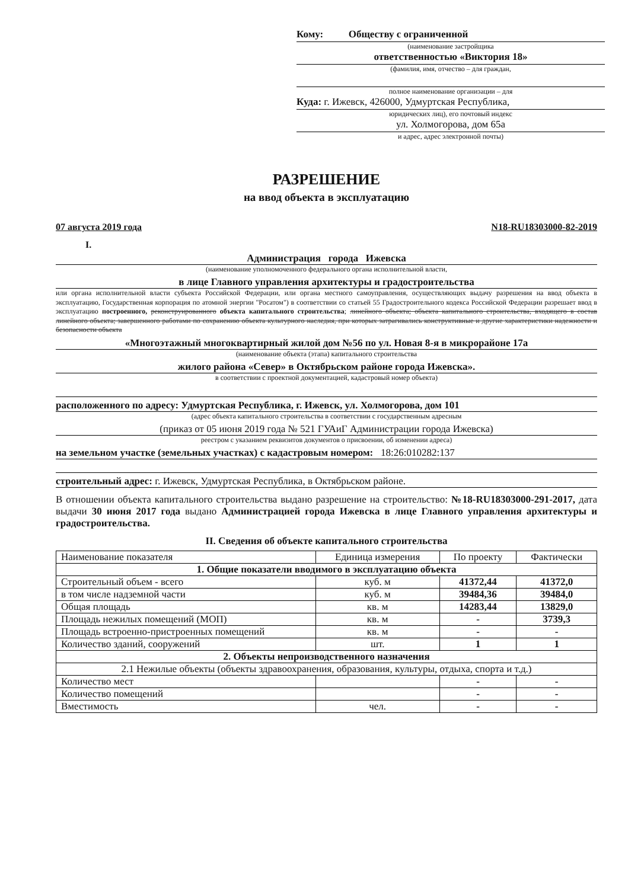Кому: Обществу с ограниченной
(наименование застройщика
ответственностью «Виктория 18»
(фамилия, имя, отчество – для граждан,
полное наименование организации – для
Куда: г. Ижевск, 426000, Удмуртская Республика,
юридических лиц), его почтовый индекс
ул. Холмогорова, дом 65а
и адрес, адрес электронной почты)
РАЗРЕШЕНИЕ
на ввод объекта в эксплуатацию
07 августа 2019 года N18-RU18303000-82-2019
I.
Администрация города Ижевска
(наименование уполномоченного федерального органа исполнительной власти,
в лице Главного управления архитектуры и градостроительства
или органа исполнительной власти субъекта Российской Федерации, или органа местного самоуправления, осуществляющих выдачу разрешения на ввод объекта в эксплуатацию, Государственная корпорация по атомной энергии "Росатом") в соответствии со статьей 55 Градостроительного кодекса Российской Федерации разрешает ввод в эксплуатацию построенного, реконструированного объекта капитального строительства; линейного объекта; объекта капитального строительства, входящего в состав линейного объекта; завершенного работами по сохранению объекта культурного наследия, при которых затрагивались конструктивные и другие характеристики надежности и безопасности объекта
«Многоэтажный многоквартирный жилой дом №56 по ул. Новая 8-я в микрорайоне 17а
(наименование объекта (этапа) капитального строительства
жилого района «Север» в Октябрьском районе города Ижевска».
в соответствии с проектной документацией, кадастровый номер объекта)
расположенного по адресу: Удмуртская Республика, г. Ижевск, ул. Холмогорова, дом 101
(адрес объекта капитального строительства в соответствии с государственным адресным
(приказ от 05 июня 2019 года № 521 ГУАиГ Администрации города Ижевска)
реестром с указанием реквизитов документов о присвоении, об изменении адреса)
на земельном участке (земельных участках) с кадастровым номером: 18:26:010282:137
строительный адрес: г. Ижевск, Удмуртская Республика, в Октябрьском районе.
В отношении объекта капитального строительства выдано разрешение на строительство: №18-RU18303000-291-2017, дата выдачи 30 июня 2017 года выдано Администрацией города Ижевска в лице Главного управления архитектуры и градостроительства.
II. Сведения об объекте капитального строительства
| Наименование показателя | Единица измерения | По проекту | Фактически |
| --- | --- | --- | --- |
| 1. Общие показатели вводимого в эксплуатацию объекта | | | |
| Строительный объем - всего | куб. м | 41372,44 | 41372,0 |
| в том числе надземной части | куб. м | 39484,36 | 39484,0 |
| Общая площадь | кв. м | 14283,44 | 13829,0 |
| Площадь нежилых помещений (МОП) | кв. м | - | 3739,3 |
| Площадь встроенно-пристроенных помещений | кв. м | - | - |
| Количество зданий, сооружений | шт. | 1 | 1 |
| 2. Объекты непроизводственного назначения | | | |
| 2.1 Нежилые объекты (объекты здравоохранения, образования, культуры, отдыха, спорта и т.д.) | | | |
| Количество мест | | - | - |
| Количество помещений | | - | - |
| Вместимость | чел. | - | - |